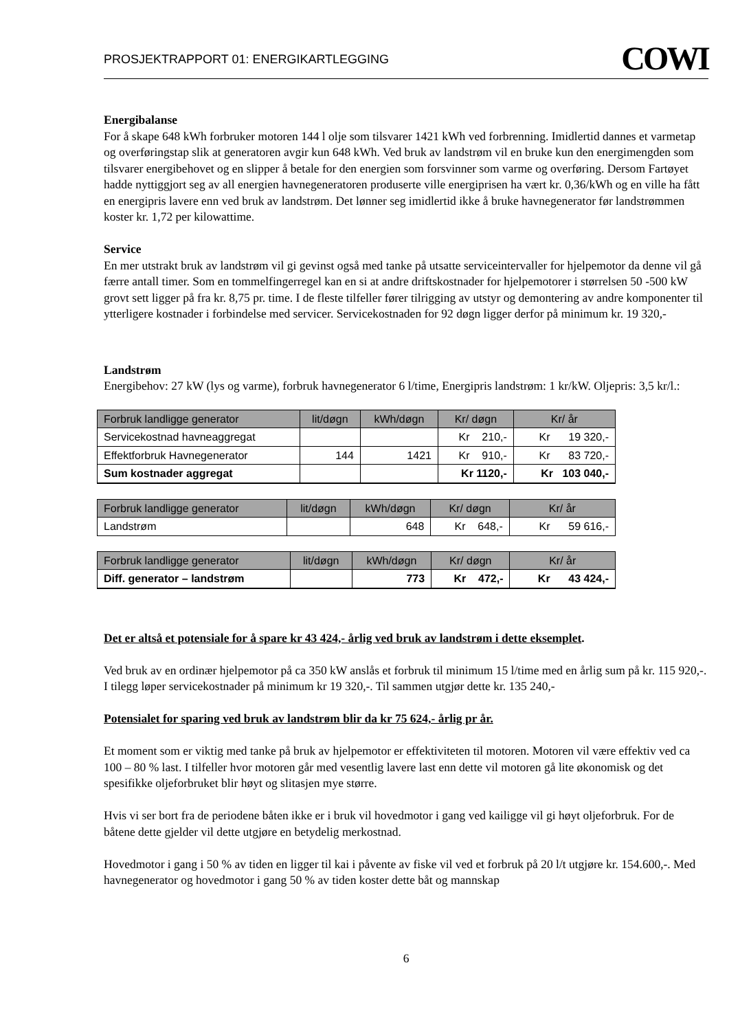PROSJEKTRAPPORT 01: ENERGIKARTLEGGING COWI
Energibalanse
For å skape 648 kWh forbruker motoren 144 l olje som tilsvarer 1421 kWh ved forbrenning. Imidlertid dannes et varmetap og overføringstap slik at generatoren avgir kun 648 kWh. Ved bruk av landstrøm vil en bruke kun den energimengden som tilsvarer energibehovet og en slipper å betale for den energien som forsvinner som varme og overføring. Dersom Fartøyet hadde nyttiggjort seg av all energien havnegeneratoren produserte ville energiprisen ha vært kr. 0,36/kWh og en ville ha fått en energipris lavere enn ved bruk av landstrøm. Det lønner seg imidlertid ikke å bruke havnegenerator før landstrømmen koster kr. 1,72 per kilowattime.
Service
En mer utstrakt bruk av landstrøm vil gi gevinst også med tanke på utsatte serviceintervaller for hjelpemotor da denne vil gå færre antall timer. Som en tommelfingerregel kan en si at andre driftskostnader for hjelpemotorer i størrelsen 50 -500 kW grovt sett ligger på fra kr. 8,75 pr. time. I de fleste tilfeller fører tilrigging av utstyr og demontering av andre komponenter til ytterligere kostnader i forbindelse med servicer. Servicekostnaden for 92 døgn ligger derfor på minimum kr. 19 320,-
Landstrøm
Energibehov: 27 kW (lys og varme), forbruk havnegenerator 6 l/time, Energipris landstrøm: 1 kr/kW. Oljepris: 3,5 kr/l.:
| Forbruk landligge generator | lit/døgn | kWh/døgn | Kr/ døgn | Kr/ år |
| --- | --- | --- | --- | --- |
| Servicekostnad havneaggregat | | | Kr 210,- | Kr 19 320,- |
| Effektforbruk Havnegenerator | 144 | 1421 | Kr 910,- | Kr 83 720,- |
| Sum kostnader aggregat | | | Kr 1120,- | Kr 103 040,- |
| Forbruk landligge generator | lit/døgn | kWh/døgn | Kr/ døgn | Kr/ år |
| --- | --- | --- | --- | --- |
| Landstrøm | | 648 | Kr 648,- | Kr 59 616,- |
| Forbruk landligge generator | lit/døgn | kWh/døgn | Kr/ døgn | Kr/ år |
| --- | --- | --- | --- | --- |
| Diff. generator – landstrøm | | 773 | Kr 472,- | Kr 43 424,- |
Det er altså et potensiale for å spare kr 43 424,- årlig ved bruk av landstrøm i dette eksemplet.
Ved bruk av en ordinær hjelpemotor på ca 350 kW anslås et forbruk til minimum 15 l/time med en årlig sum på kr. 115 920,-. I tilegg løper servicekostnader på minimum kr 19 320,-. Til sammen utgjør dette kr. 135 240,-
Potensialet for sparing ved bruk av landstrøm blir da kr 75 624,- årlig pr år.
Et moment som er viktig med tanke på bruk av hjelpemotor er effektiviteten til motoren. Motoren vil være effektiv ved ca 100 – 80 % last. I tilfeller hvor motoren går med vesentlig lavere last enn dette vil motoren gå lite økonomisk og det spesifikke oljeforbruket blir høyt og slitasjen mye større.
Hvis vi ser bort fra de periodene båten ikke er i bruk vil hovedmotor i gang ved kailigge vil gi høyt oljeforbruk. For de båtene dette gjelder vil dette utgjøre en betydelig merkostnad.
Hovedmotor i gang i 50 % av tiden en ligger til kai i påvente av fiske vil ved et forbruk på 20 l/t utgjøre kr. 154.600,-. Med havnegenerator og hovedmotor i gang 50 % av tiden koster dette båt og mannskap
6